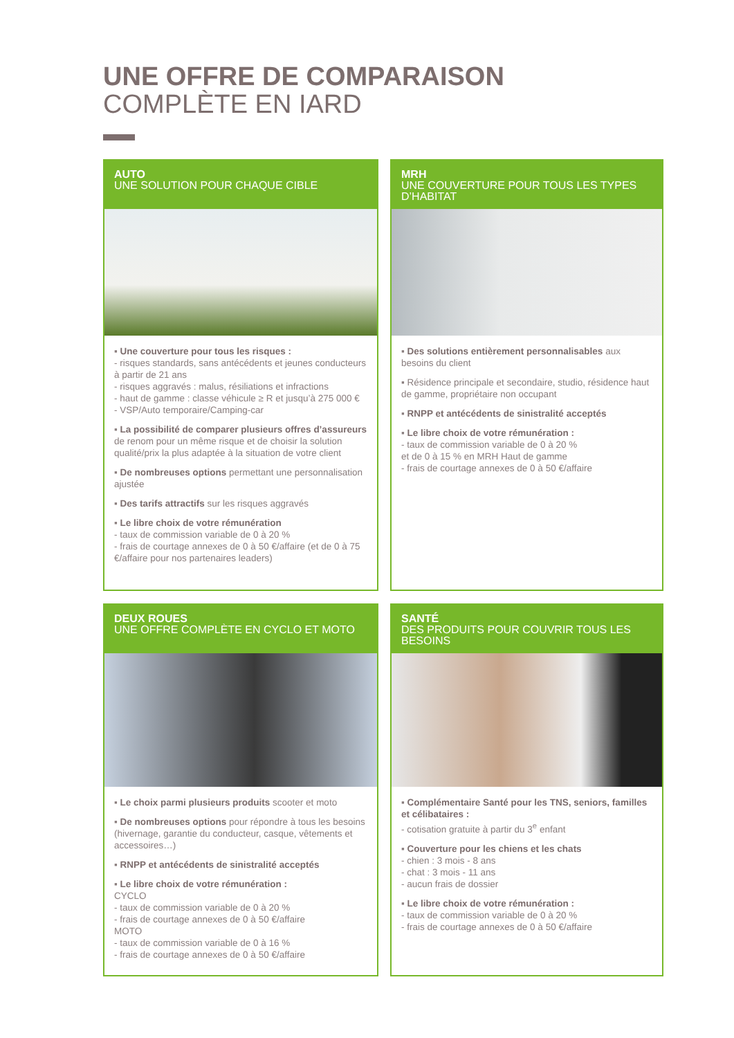UNE OFFRE DE COMPARAISON
COMPLÈTE EN IARD
AUTO
UNE SOLUTION POUR CHAQUE CIBLE
▪ Une couverture pour tous les risques :
- risques standards, sans antécédents et jeunes conducteurs à partir de 21 ans
- risques aggravés : malus, résiliations et infractions
- haut de gamme : classe véhicule ≥ R et jusqu’à 275 000 €
- VSP/Auto temporaire/Camping-car
▪ La possibilité de comparer plusieurs offres d’assureurs de renom pour un même risque et de choisir la solution qualité/prix la plus adaptée à la situation de votre client
▪ De nombreuses options permettant une personnalisation ajustée
▪ Des tarifs attractifs sur les risques aggravés
▪ Le libre choix de votre rémunération
- taux de commission variable de 0 à 20 %
- frais de courtage annexes de 0 à 50 €/affaire (et de 0 à 75 €/affaire pour nos partenaires leaders)
MRH
UNE COUVERTURE POUR TOUS LES TYPES D’HABITAT
▪ Des solutions entièrement personnalisables aux besoins du client
▪ Résidence principale et secondaire, studio, résidence haut de gamme, propriétaire non occupant
▪ RNPP et antécédents de sinistralité acceptés
▪ Le libre choix de votre rémunération :
- taux de commission variable de 0 à 20 %
et de 0 à 15 % en MRH Haut de gamme
- frais de courtage annexes de 0 à 50 €/affaire
DEUX ROUES
UNE OFFRE COMPLÈTE EN CYCLO ET MOTO
▪ Le choix parmi plusieurs produits scooter et moto
▪ De nombreuses options pour répondre à tous les besoins (hivernage, garantie du conducteur, casque, vêtements et accessoires…)
▪ RNPP et antécédents de sinistralité acceptés
▪ Le libre choix de votre rémunération :
CYCLO
- taux de commission variable de 0 à 20 %
- frais de courtage annexes de 0 à 50 €/affaire
MOTO
- taux de commission variable de 0 à 16 %
- frais de courtage annexes de 0 à 50 €/affaire
SANTÉ
DES PRODUITS POUR COUVRIR TOUS LES BESOINS
▪ Complémentaire Santé pour les TNS, seniors, familles et célibataires :
- cotisation gratuite à partir du 3<sup>e</sup> enfant
▪ Couverture pour les chiens et les chats
- chien : 3 mois - 8 ans
- chat : 3 mois - 11 ans
- aucun frais de dossier
▪ Le libre choix de votre rémunération :
- taux de commission variable de 0 à 20 %
- frais de courtage annexes de 0 à 50 €/affaire